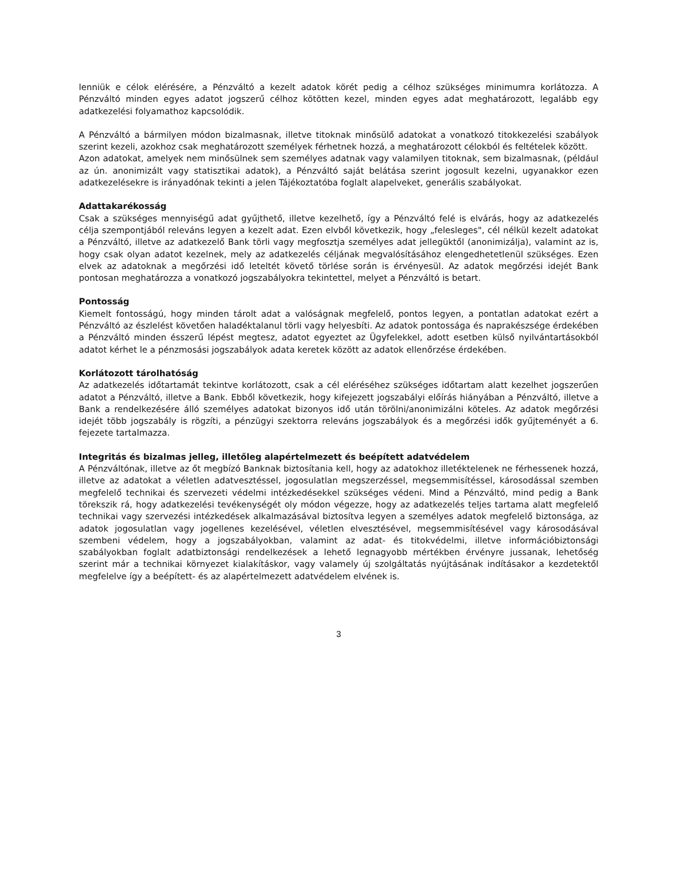lenniük e célok elérésére, a Pénzváltó a kezelt adatok körét pedig a célhoz szükséges minimumra korlátozza. A Pénzváltó minden egyes adatot jogszerű célhoz kötötten kezel, minden egyes adat meghatározott, legalább egy adatkezelési folyamathoz kapcsolódik.
A Pénzváltó a bármilyen módon bizalmasnak, illetve titoknak minősülő adatokat a vonatkozó titokkezelési szabályok szerint kezeli, azokhoz csak meghatározott személyek férhetnek hozzá, a meghatározott célokból és feltételek között.
Azon adatokat, amelyek nem minősülnek sem személyes adatnak vagy valamilyen titoknak, sem bizalmasnak, (például az ún. anonimizált vagy statisztikai adatok), a Pénzváltó saját belátása szerint jogosult kezelni, ugyanakkor ezen adatkezelésekre is irányadónak tekinti a jelen Tájékoztatóba foglalt alapelveket, generális szabályokat.
Adattakarékosság
Csak a szükséges mennyiségű adat gyűjthető, illetve kezelhető, így a Pénzváltó felé is elvárás, hogy az adatkezelés célja szempontjából releváns legyen a kezelt adat. Ezen elvből következik, hogy „felesleges", cél nélkül kezelt adatokat a Pénzváltó, illetve az adatkezelő Bank törli vagy megfosztja személyes adat jellegüktől (anonimizálja), valamint az is, hogy csak olyan adatot kezelnek, mely az adatkezelés céljának megvalósításához elengedhetetlenül szükséges. Ezen elvek az adatoknak a megőrzési idő leteltét követő törlése során is érvényesül. Az adatok megőrzési idejét Bank pontosan meghatározza a vonatkozó jogszabályokra tekintettel, melyet a Pénzváltó is betart.
Pontosság
Kiemelt fontosságú, hogy minden tárolt adat a valóságnak megfelelő, pontos legyen, a pontatlan adatokat ezért a Pénzváltó az észlelést követően haladéktalanul törli vagy helyesbíti. Az adatok pontossága és naprakészsége érdekében a Pénzváltó minden ésszerű lépést megtesz, adatot egyeztet az Ügyfelekkel, adott esetben külső nyilvántartásokból adatot kérhet le a pénzmosási jogszabályok adata keretek között az adatok ellenőrzése érdekében.
Korlátozott tárolhatóság
Az adatkezelés időtartamát tekintve korlátozott, csak a cél eléréséhez szükséges időtartam alatt kezelhet jogszerűen adatot a Pénzváltó, illetve a Bank. Ebből következik, hogy kifejezett jogszabályi előírás hiányában a Pénzváltó, illetve a Bank a rendelkezésére álló személyes adatokat bizonyos idő után törölni/anonimizálni köteles. Az adatok megőrzési idejét több jogszabály is rögzíti, a pénzügyi szektorra releváns jogszabályok és a megőrzési idők gyűjteményét a 6. fejezete tartalmazza.
Integritás és bizalmas jelleg, illetőleg alapértelmezett és beépített adatvédelem
A Pénzváltónak, illetve az őt megbízó Banknak biztosítania kell, hogy az adatokhoz illetéktelenek ne férhessenek hozzá, illetve az adatokat a véletlen adatvesztéssel, jogosulatlan megszerzéssel, megsemmisítéssel, károsodással szemben megfelelő technikai és szervezeti védelmi intézkedésekkel szükséges védeni. Mind a Pénzváltó, mind pedig a Bank törekszik rá, hogy adatkezelési tevékenységét oly módon végezze, hogy az adatkezelés teljes tartama alatt megfelelő technikai vagy szervezési intézkedések alkalmazásával biztosítva legyen a személyes adatok megfelelő biztonsága, az adatok jogosulatlan vagy jogellenes kezelésével, véletlen elvesztésével, megsemmisítésével vagy károsodásával szembeni védelem, hogy a jogszabályokban, valamint az adat- és titokvédelmi, illetve információbiztonsági szabályokban foglalt adatbiztonsági rendelkezések a lehető legnagyobb mértékben érvényre jussanak, lehetőség szerint már a technikai környezet kialakításkor, vagy valamely új szolgáltatás nyújtásának indításakor a kezdetektől megfelelve így a beépített- és az alapértelmezett adatvédelem elvének is.
3